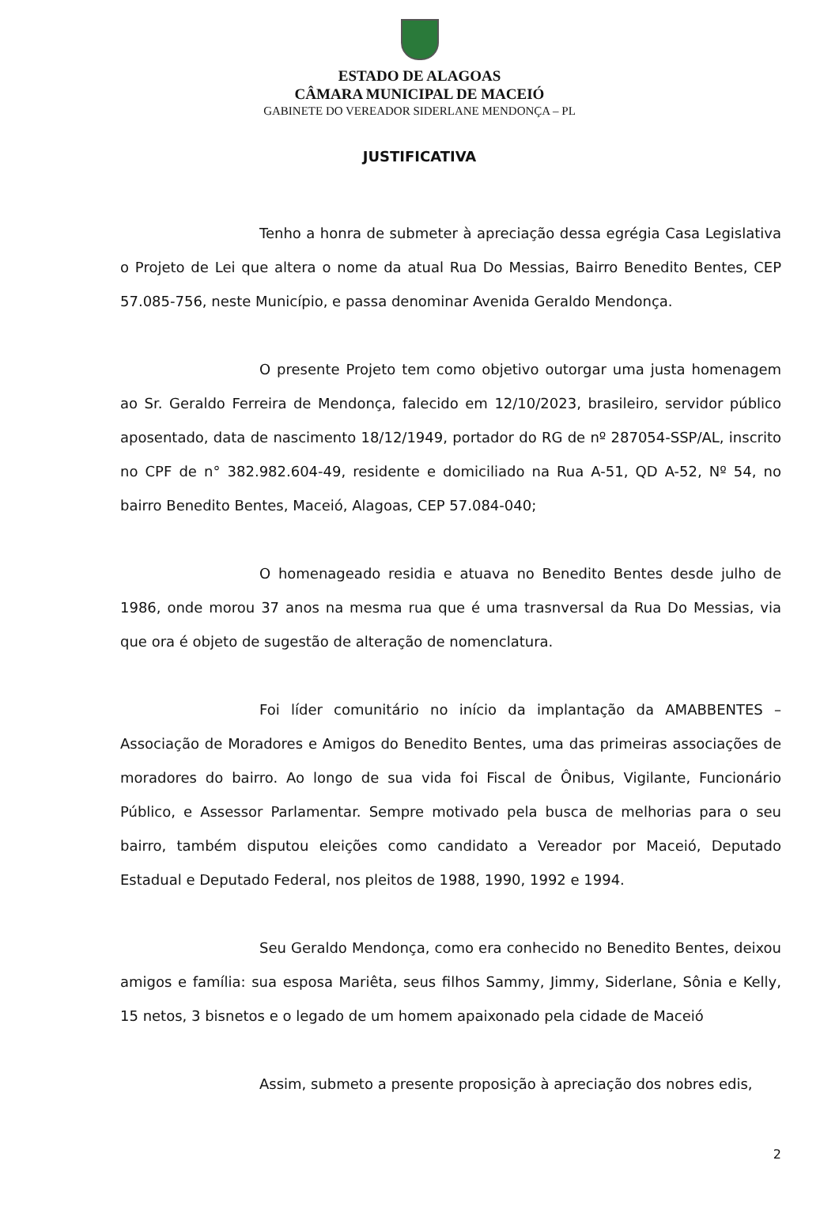ESTADO DE ALAGOAS
CÂMARA MUNICIPAL DE MACEIÓ
GABINETE DO VEREADOR SIDERLANE MENDONÇA – PL
JUSTIFICATIVA
Tenho a honra de submeter à apreciação dessa egrégia Casa Legislativa o Projeto de Lei que altera o nome da atual Rua Do Messias, Bairro Benedito Bentes, CEP 57.085-756, neste Município, e passa denominar Avenida Geraldo Mendonça.
O presente Projeto tem como objetivo outorgar uma justa homenagem ao Sr. Geraldo Ferreira de Mendonça, falecido em 12/10/2023, brasileiro, servidor público aposentado, data de nascimento 18/12/1949, portador do RG de nº 287054-SSP/AL, inscrito no CPF de n° 382.982.604-49, residente e domiciliado na Rua A-51, QD A-52, Nº 54, no bairro Benedito Bentes, Maceió, Alagoas, CEP 57.084-040;
O homenageado residia e atuava no Benedito Bentes desde julho de 1986, onde morou 37 anos na mesma rua que é uma trasnversal da Rua Do Messias, via que ora é objeto de sugestão de alteração de nomenclatura.
Foi líder comunitário no início da implantação da AMABBENTES – Associação de Moradores e Amigos do Benedito Bentes, uma das primeiras associações de moradores do bairro. Ao longo de sua vida foi Fiscal de Ônibus, Vigilante, Funcionário Público, e Assessor Parlamentar. Sempre motivado pela busca de melhorias para o seu bairro, também disputou eleições como candidato a Vereador por Maceió, Deputado Estadual e Deputado Federal, nos pleitos de 1988, 1990, 1992 e 1994.
Seu Geraldo Mendonça, como era conhecido no Benedito Bentes, deixou amigos e família: sua esposa Mariêta, seus filhos Sammy, Jimmy, Siderlane, Sônia e Kelly, 15 netos, 3 bisnetos e o legado de um homem apaixonado pela cidade de Maceió
Assim, submeto a presente proposição à apreciação dos nobres edis,
2